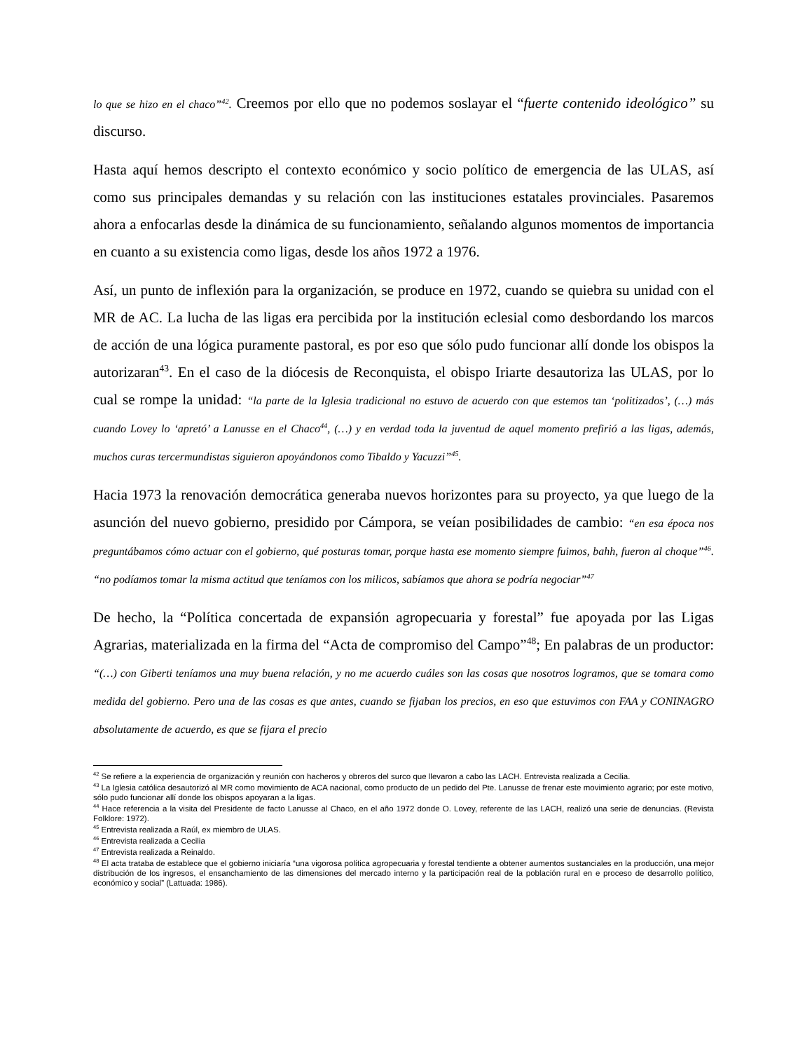lo que se hizo en el chaco”<sup>42</sup>. Creemos por ello que no podemos soslayar el “fuerte contenido ideológico” su discurso.
Hasta aquí hemos descripto el contexto económico y socio político de emergencia de las ULAS, así como sus principales demandas y su relación con las instituciones estatales provinciales. Pasaremos ahora a enfocarlas desde la dinámica de su funcionamiento, señalando algunos momentos de importancia en cuanto a su existencia como ligas, desde los años 1972 a 1976.
Así, un punto de inflexión para la organización, se produce en 1972, cuando se quiebra su unidad con el MR de AC. La lucha de las ligas era percibida por la institución eclesial como desbordando los marcos de acción de una lógica puramente pastoral, es por eso que sólo pudo funcionar allí donde los obispos la autorizaran<sup>43</sup>. En el caso de la diócesis de Reconquista, el obispo Iriarte desautoriza las ULAS, por lo cual se rompe la unidad: “la parte de la Iglesia tradicional no estuvo de acuerdo con que estemos tan ‘politizados’, (…) más cuando Lovey lo ‘apretó’ a Lanusse en el Chaco<sup>44</sup>, (…) y en verdad toda la juventud de aquel momento prefirió a las ligas, además, muchos curas tercermundistas siguieron apoyándonos como Tibaldo y Yacuzzi”<sup>45</sup>.
Hacia 1973 la renovación democrática generaba nuevos horizontes para su proyecto, ya que luego de la asunción del nuevo gobierno, presidido por Cámpora, se veían posibilidades de cambio: “en esa época nos preguntábamos cómo actuar con el gobierno, qué posturas tomar, porque hasta ese momento siempre fuimos, bahh, fueron al choque”<sup>46</sup>. “no podíamos tomar la misma actitud que teníamos con los milicos, sabíamos que ahora se podría negociar”<sup>47</sup>
De hecho, la “Política concertada de expansión agropecuaria y forestal” fue apoyada por las Ligas Agrarias, materializada en la firma del “Acta de compromiso del Campo”<sup>48</sup>; En palabras de un productor: “(…) con Giberti teníamos una muy buena relación, y no me acuerdo cuáles son las cosas que nosotros logramos, que se tomara como medida del gobierno. Pero una de las cosas es que antes, cuando se fijaban los precios, en eso que estuvimos con FAA y CONINAGRO absolutamente de acuerdo, es que se fijara el precio
<sup>42</sup> Se refiere a la experiencia de organización y reunión con hacheros y obreros del surco que llevaron a cabo las LACH. Entrevista realizada a Cecilia.
<sup>43</sup> La Iglesia católica desautorizó al MR como movimiento de ACA nacional, como producto de un pedido del Pte. Lanusse de frenar este movimiento agrario; por este motivo, sólo pudo funcionar allí donde los obispos apoyaran a la ligas.
<sup>44</sup> Hace referencia a la visita del Presidente de facto Lanusse al Chaco, en el año 1972 donde O. Lovey, referente de las LACH, realizó una serie de denuncias. (Revista Folklore: 1972).
<sup>45</sup> Entrevista realizada a Raúl, ex miembro de ULAS.
<sup>46</sup> Entrevista realizada a Cecilia
<sup>47</sup> Entrevista realizada a Reinaldo.
<sup>48</sup> El acta trataba de establece que el gobierno iniciaría “una vigorosa política agropecuaria y forestal tendiente a obtener aumentos sustanciales en la producción, una mejor distribución de los ingresos, el ensanchamiento de las dimensiones del mercado interno y la participación real de la población rural en e proceso de desarrollo político, económico y social” (Lattuada: 1986).